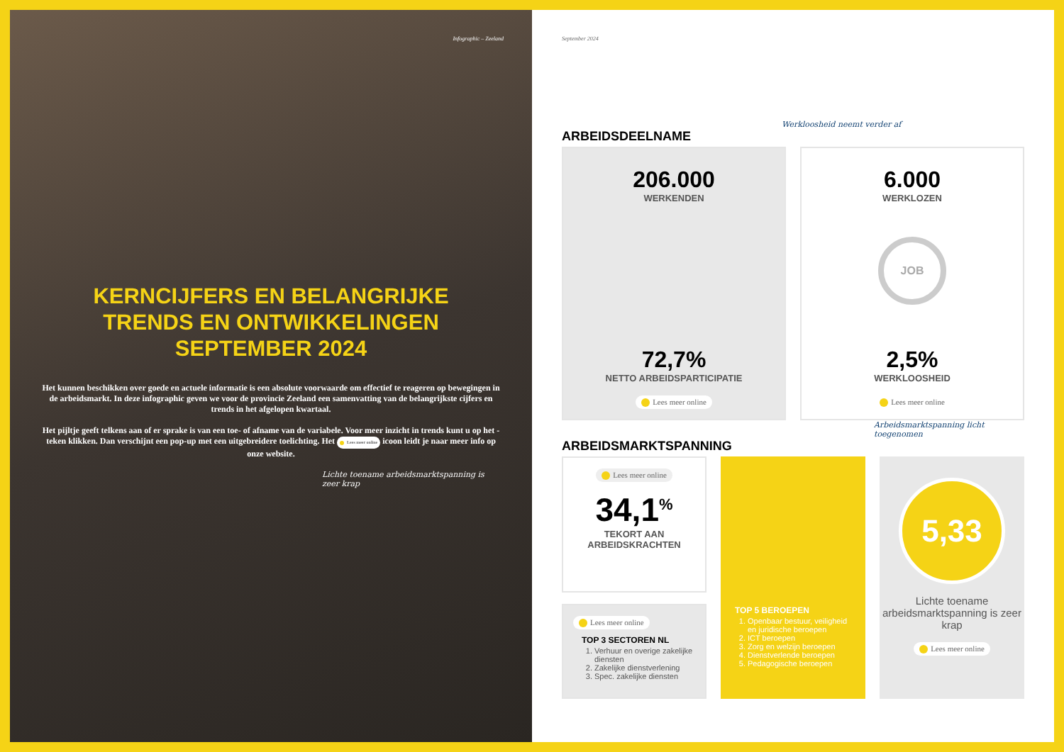Infographic – Zeeland
KERNCIJFERS EN BELANGRIJKE
TRENDS EN ONTWIKKELINGEN
SEPTEMBER 2024
Het kunnen beschikken over goede en actuele informatie is een absolute voorwaarde om effectief te reageren op bewegingen in de arbeidsmarkt. In deze infographic geven we voor de provincie Zeeland een samenvatting van de belangrijkste cijfers en trends in het afgelopen kwartaal.
Het pijltje geeft telkens aan of er sprake is van een toe- of afname van de variabele. Voor meer inzicht in trends kunt u op het -teken klikken. Dan verschijnt een pop-up met een uitgebreidere toelichting. Het Lees meer online icoon leidt je naar meer info op onze website.
Lichte toename arbeidsmarktspanning is zeer krap
September 2024
Werkloosheid neemt verder af
ARBEIDSDEELNAME
206.000
WERKENDEN
72,7%
NETTO ARBEIDSPARTICIPATIE
Lees meer online
6.000
WERKLOZEN
JOB
2,5%
WERKLOOSHEID
Lees meer online
Arbeidsmarktspanning licht toegenomen
ARBEIDSMARKTSPANNING
Lees meer online
34,1<sup>%</sup>
TEKORT AAN ARBEIDSKRACHTEN
Lees meer online
TOP 3 SECTOREN NL
1. Verhuur en overige zakelijke diensten
2. Zakelijke dienstverlening
3. Spec. zakelijke diensten
TOP 5 BEROEPEN
1. Openbaar bestuur, veiligheid en juridische beroepen
2. ICT beroepen
3. Zorg en welzijn beroepen
4. Dienstverlende beroepen
5. Pedagogische beroepen
5,33
Lichte toename arbeidsmarktspanning is zeer krap
Lees meer online